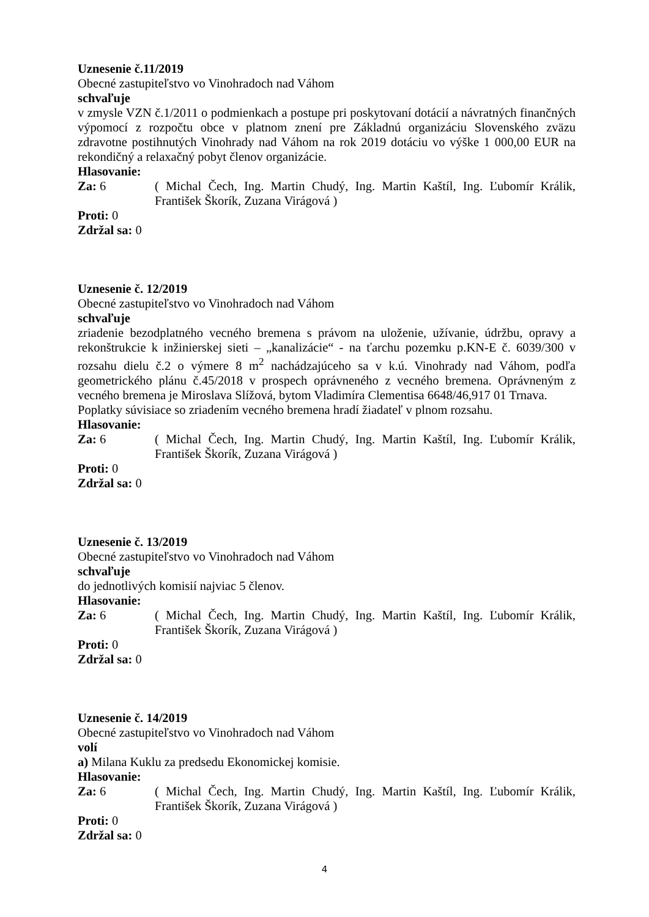Uznesenie č.11/2019
Obecné zastupiteľstvo vo Vinohradoch nad Váhom
schvaľuje
v zmysle VZN č.1/2011 o podmienkach a postupe pri poskytovaní dotácií a návratných finančných výpomocí z rozpočtu obce v platnom znení pre Základnú organizáciu Slovenského zväzu zdravotne postihnutých Vinohrady nad Váhom na rok 2019 dotáciu vo výške 1 000,00 EUR na rekondičný a relaxačný pobyt členov organizácie.
Hlasovanie:
Za: 6 ( Michal Čech, Ing. Martin Chudý, Ing. Martin Kaštíl, Ing. Ľubomír Králik, František Škorík, Zuzana Virágová )
Proti: 0
Zdržal sa: 0
Uznesenie č. 12/2019
Obecné zastupiteľstvo vo Vinohradoch nad Váhom
schvaľuje
zriadenie bezodplatného vecného bremena s právom na uloženie, užívanie, údržbu, opravy a rekonštrukcie k inžinierskej sieti – „kanalizácie“ - na ťarchu pozemku p.KN-E č. 6039/300 v rozsahu dielu č.2 o výmere 8 m<sup>2</sup> nachádzajúceho sa v k.ú. Vinohrady nad Váhom, podľa geometrického plánu č.45/2018 v prospech oprávneného z vecného bremena. Oprávneným z vecného bremena je Miroslava Slížová, bytom Vladimíra Clementisa 6648/46,917 01 Trnava.
Poplatky súvisiace so zriadením vecného bremena hradí žiadateľ v plnom rozsahu.
Hlasovanie:
Za: 6 ( Michal Čech, Ing. Martin Chudý, Ing. Martin Kaštíl, Ing. Ľubomír Králik, František Škorík, Zuzana Virágová )
Proti: 0
Zdržal sa: 0
Uznesenie č. 13/2019
Obecné zastupiteľstvo vo Vinohradoch nad Váhom
schvaľuje
do jednotlivých komisií najviac 5 členov.
Hlasovanie:
Za: 6 ( Michal Čech, Ing. Martin Chudý, Ing. Martin Kaštíl, Ing. Ľubomír Králik, František Škorík, Zuzana Virágová )
Proti: 0
Zdržal sa: 0
Uznesenie č. 14/2019
Obecné zastupiteľstvo vo Vinohradoch nad Váhom
volí
a) Milana Kuklu za predsedu Ekonomickej komisie.
Hlasovanie:
Za: 6 ( Michal Čech, Ing. Martin Chudý, Ing. Martin Kaštíl, Ing. Ľubomír Králik, František Škorík, Zuzana Virágová )
Proti: 0
Zdržal sa: 0
4